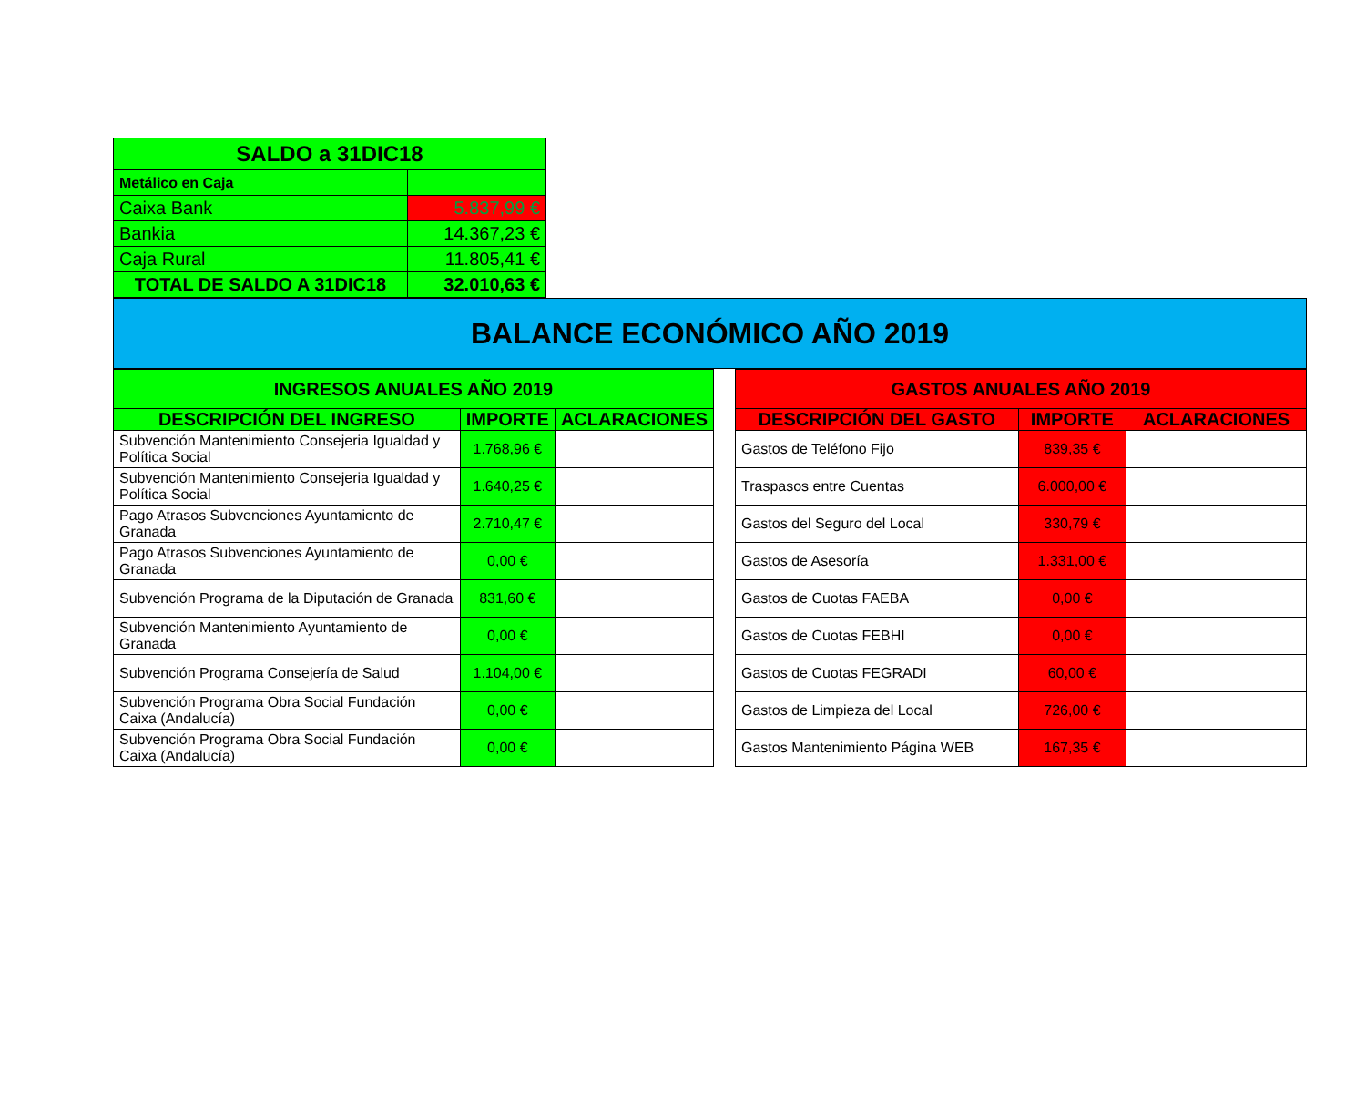| SALDO a 31DIC18 | |
| Metálico en Caja | |
| Caixa Bank | 5.837,99 € |
| Bankia | 14.367,23 € |
| Caja Rural | 11.805,41 € |
| TOTAL DE SALDO A 31DIC18 | 32.010,63 € |
BALANCE ECONÓMICO AÑO 2019
| INGRESOS ANUALES AÑO 2019 | | |
| --- | --- | --- |
| DESCRIPCIÓN DEL INGRESO | IMPORTE | ACLARACIONES |
| Subvención Mantenimiento Consejeria Igualdad y Política Social | 1.768,96 € | |
| Subvención Mantenimiento Consejeria Igualdad y Política Social | 1.640,25 € | |
| Pago Atrasos Subvenciones Ayuntamiento de Granada | 2.710,47 € | |
| Pago Atrasos Subvenciones Ayuntamiento de Granada | 0,00 € | |
| Subvención Programa de la Diputación de Granada | 831,60 € | |
| Subvención Mantenimiento Ayuntamiento de Granada | 0,00 € | |
| Subvención Programa Consejería de Salud | 1.104,00 € | |
| Subvención Programa Obra Social Fundación Caixa (Andalucía) | 0,00 € | |
| Subvención Programa Obra Social Fundación Caixa (Andalucía) | 0,00 € | |
| GASTOS ANUALES AÑO 2019 | | |
| --- | --- | --- |
| DESCRIPCIÓN DEL GASTO | IMPORTE | ACLARACIONES |
| Gastos de Teléfono Fijo | 839,35 € | |
| Traspasos entre Cuentas | 6.000,00 € | |
| Gastos del Seguro del Local | 330,79 € | |
| Gastos de Asesoría | 1.331,00 € | |
| Gastos de Cuotas FAEBA | 0,00 € | |
| Gastos de Cuotas FEBHI | 0,00 € | |
| Gastos de Cuotas FEGRADI | 60,00 € | |
| Gastos de Limpieza del Local | 726,00 € | |
| Gastos Mantenimiento Página WEB | 167,35 € | |